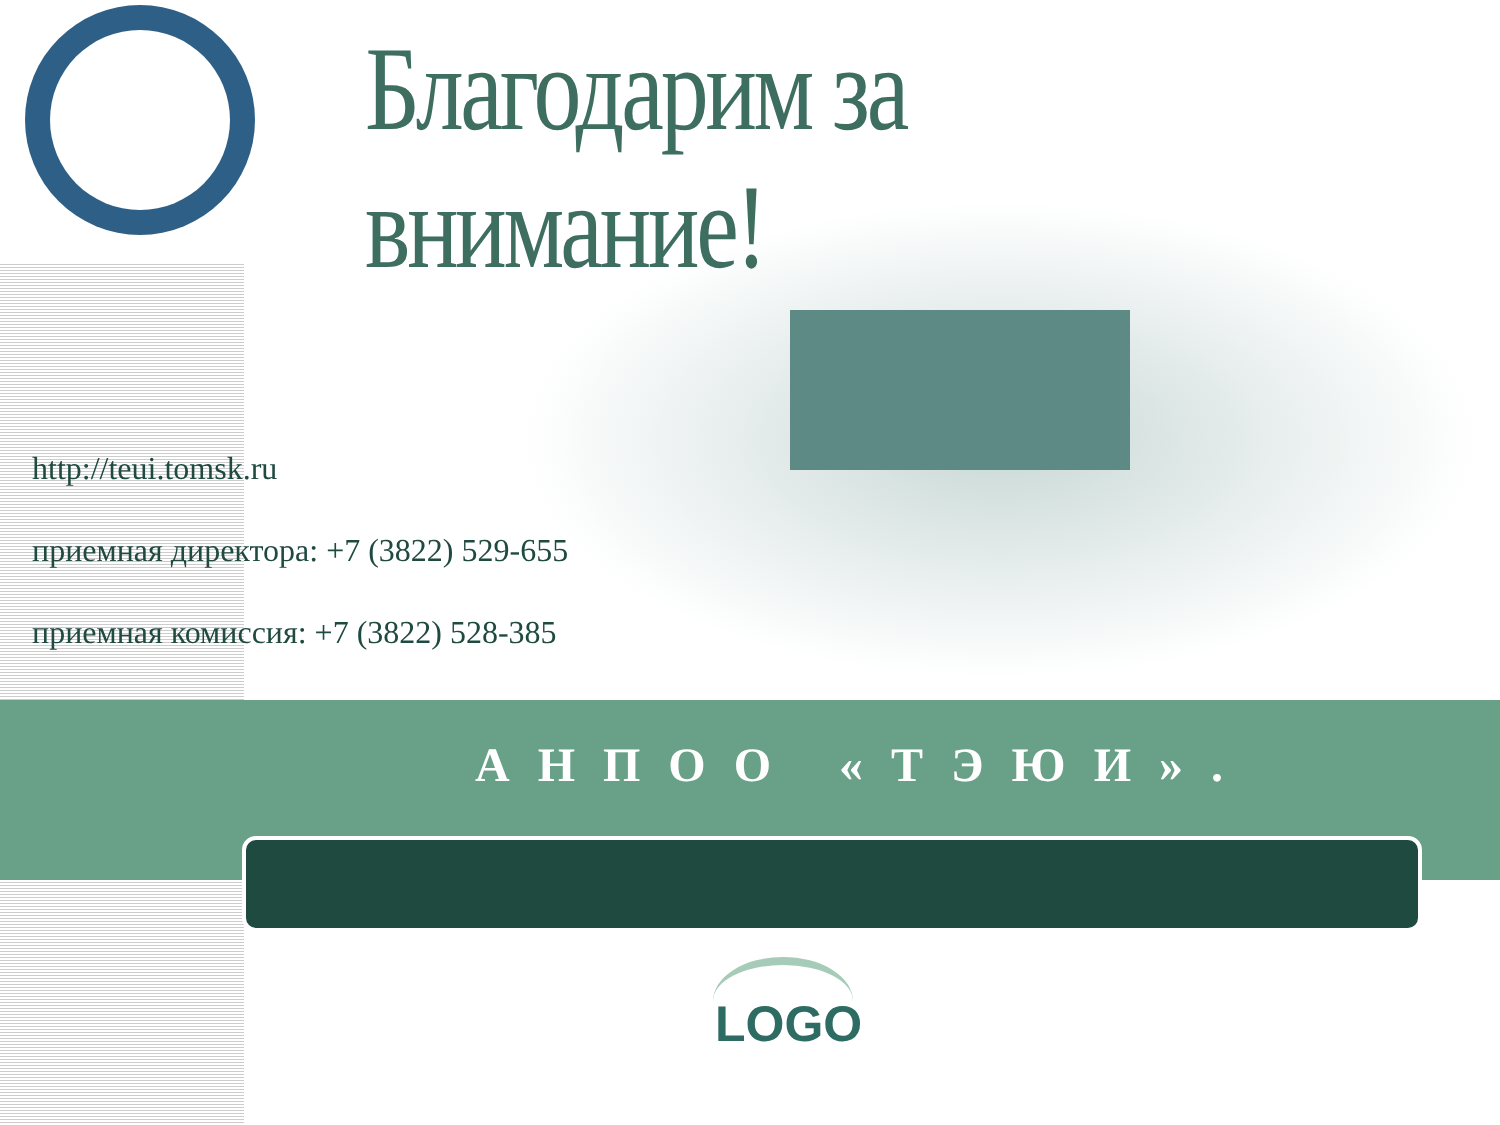Благодарим за внимание!
http://teui.tomsk.ru
приемная директора: +7 (3822) 529-655
приемная комиссия: +7 (3822) 528-385
АНПОО «ТЭЮИ».
LOGO